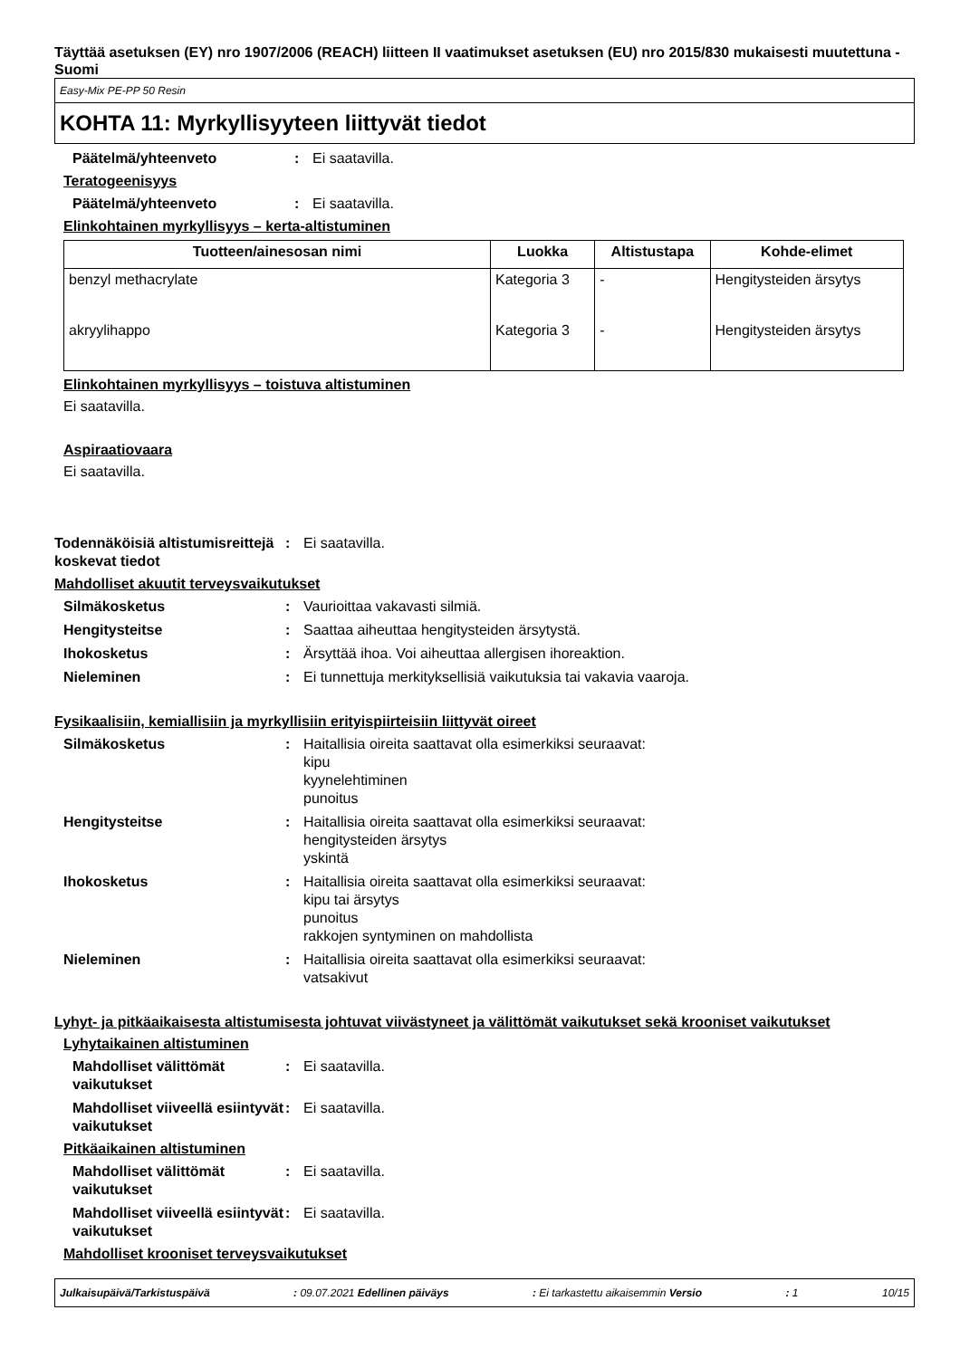Täyttää asetuksen (EY) nro 1907/2006 (REACH) liitteen II vaatimukset asetuksen (EU) nro 2015/830 mukaisesti muutettuna - Suomi
Easy-Mix PE-PP 50 Resin
KOHTA 11: Myrkyllisyyteen liittyvät tiedot
Päätelmä/yhteenveto : Ei saatavilla.
Teratogeenisyys
Päätelmä/yhteenveto : Ei saatavilla.
Elinkohtainen myrkyllisyys – kerta-altistuminen
| Tuotteen/ainesosan nimi | Luokka | Altistustapa | Kohde-elimet |
| --- | --- | --- | --- |
| benzyl methacrylate | Kategoria 3 | - | Hengitysteiden ärsytys |
| akryylihappo | Kategoria 3 | - | Hengitysteiden ärsytys |
Elinkohtainen myrkyllisyys – toistuva altistuminen
Ei saatavilla.
Aspiraatiovaara
Ei saatavilla.
Todennäköisiä altistumisreittejä koskevat tiedot
: Ei saatavilla.
Mahdolliset akuutit terveysvaikutukset
Silmäkosketus : Vaurioittaa vakavasti silmiä.
Hengitysteitse : Saattaa aiheuttaa hengitysteiden ärsytystä.
Ihokosketus : Ärsyttää ihoa. Voi aiheuttaa allergisen ihoreaktion.
Nieleminen : Ei tunnettuja merkityksellisiä vaikutuksia tai vakavia vaaroja.
Fysikaalisiin, kemiallisiin ja myrkyllisiin erityispiirteisiin liittyvät oireet
Silmäkosketus : Haitallisia oireita saattavat olla esimerkiksi seuraavat:
kipu
kyynelehtiminen
punoitus
Hengitysteitse : Haitallisia oireita saattavat olla esimerkiksi seuraavat:
hengitysteiden ärsytys
yskintä
Ihokosketus : Haitallisia oireita saattavat olla esimerkiksi seuraavat:
kipu tai ärsytys
punoitus
rakkojen syntyminen on mahdollista
Nieleminen : Haitallisia oireita saattavat olla esimerkiksi seuraavat:
vatsakivut
Lyhyt- ja pitkäaikaisesta altistumisesta johtuvat viivästyneet ja välittömät vaikutukset sekä krooniset vaikutukset
Lyhytaikainen altistuminen
Mahdolliset välittömät vaikutukset
: Ei saatavilla.
Mahdolliset viiveellä esiintyvät vaikutukset
: Ei saatavilla.
Pitkäaikainen altistuminen
Mahdolliset välittömät vaikutukset
: Ei saatavilla.
Mahdolliset viiveellä esiintyvät vaikutukset
: Ei saatavilla.
Mahdolliset krooniset terveysvaikutukset
Julkaisupäivä/Tarkistuspäivä: 09.07.2021 Edellinen päiväys: Ei tarkastettu aikaisemmin Versio: 1 10/15